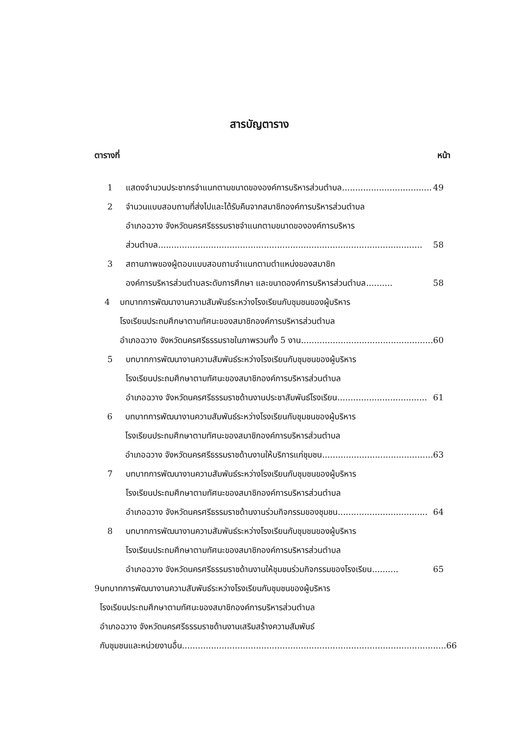สารบัญตาราง
ตารางที่ หน้า
1 แสดงจำนวนประชากรจำแนกตามขนาดขององค์การบริหารส่วนตำบล .................................. 49
2 จำนวนแบบสอบถามที่ส่งไปและได้รับคืนจากสมาชิกองค์การบริหารส่วนตำบล
อำเภอฉวาง จังหวัดนครศรีธรรมราชจำแนกตามขนาดขององค์การบริหาร
ส่วนตำบล.................................................................................................... 58
3 สถานภาพของผู้ตอบแบบสอบถามจำแนกตามตำแหน่งของสมาชิก
องค์การบริหารส่วนตำบลระดับการศึกษา และขนาดองค์การบริหารส่วนตำบล .......... 58
4 บทบาทการพัฒนางานความสัมพันธ์ระหว่างโรงเรียนกับชุมชนของผู้บริหาร
โรงเรียนประถมศึกษาตามทัศนะของสมาชิกองค์การบริหารส่วนตำบล
อำเภอฉวาง จังหวัดนครศรีธรรมราชในภาพรวมทั้ง 5 งาน .................................................. 60
5 บทบาทการพัฒนางานความสัมพันธ์ระหว่างโรงเรียนกับชุมชนของผู้บริหาร
โรงเรียนประถมศึกษาตามทัศนะของสมาชิกองค์การบริหารส่วนตำบล
อำเภอฉวาง จังหวัดนครศรีธรรมราชด้านงานประชาสัมพันธ์โรงเรียน .................................. 61
6 บทบาทการพัฒนางานความสัมพันธ์ระหว่างโรงเรียนกับชุมชนของผู้บริหาร
โรงเรียนประถมศึกษาตามทัศนะของสมาชิกองค์การบริหารส่วนตำบล
อำเภอฉวาง จังหวัดนครศรีธรรมราชด้านงานให้บริการแก่ชุมชน .......................................... 63
7 บทบาทการพัฒนางานความสัมพันธ์ระหว่างโรงเรียนกับชุมชนของผู้บริหาร
โรงเรียนประถมศึกษาตามทัศนะของสมาชิกองค์การบริหารส่วนตำบล
อำเภอฉวาง จังหวัดนครศรีธรรมราชด้านงานร่วมกิจกรรมของชุมชน .................................. 64
8 บทบาทการพัฒนางานความสัมพันธ์ระหว่างโรงเรียนกับชุมชนของผู้บริหาร
โรงเรียนประถมศึกษาตามทัศนะของสมาชิกองค์การบริหารส่วนตำบล
อำเภอฉวาง จังหวัดนครศรีธรรมราชด้านงานให้ชุมชนร่วมกิจกรรมของโรงเรียน .......... 65
9 บทบาทการพัฒนางานความสัมพันธ์ระหว่างโรงเรียนกับชุมชนของผู้บริหาร
โรงเรียนประถมศึกษาตามทัศนะของสมาชิกองค์การบริหารส่วนตำบล
อำเภอฉวาง จังหวัดนครศรีธรรมราชด้านงานเสริมสร้างความสัมพันธ์
กับชุมชนและหน่วยงานอื่น .................................................................................................... 66